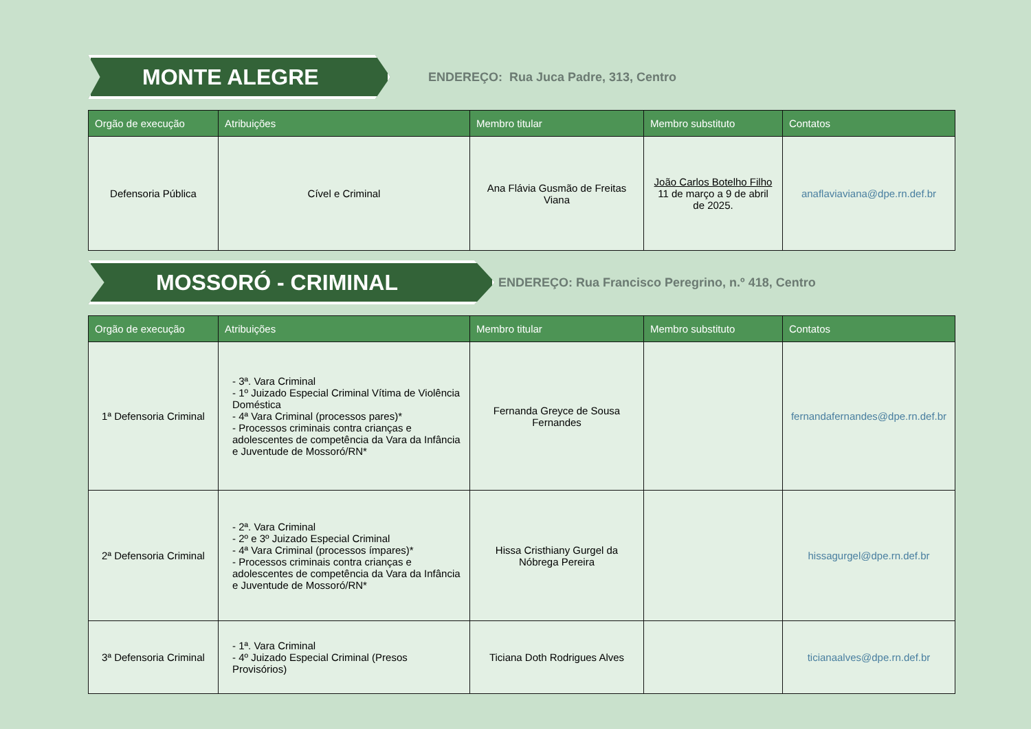MONTE ALEGRE
ENDEREÇO: Rua Juca Padre, 313, Centro
| Orgão de execução | Atribuições | Membro titular | Membro substituto | Contatos |
| --- | --- | --- | --- | --- |
| Defensoria Pública | Cível e Criminal | Ana Flávia Gusmão de Freitas Viana | João Carlos Botelho Filho 11 de março a 9 de abril de 2025. | anaflaviaviana@dpe.rn.def.br |
MOSSORÓ - CRIMINAL
ENDEREÇO: Rua Francisco Peregrino, n.º 418, Centro
| Orgão de execução | Atribuições | Membro titular | Membro substituto | Contatos |
| --- | --- | --- | --- | --- |
| 1ª Defensoria Criminal | - 3ª. Vara Criminal - 1º Juizado Especial Criminal Vítima de Violência Doméstica - 4ª Vara Criminal (processos pares)* - Processos criminais contra crianças e adolescentes de competência da Vara da Infância e Juventude de Mossoró/RN* | Fernanda Greyce de Sousa Fernandes | | fernandafernandes@dpe.rn.def.br |
| 2ª Defensoria Criminal | - 2ª. Vara Criminal - 2º e 3º Juizado Especial Criminal - 4ª Vara Criminal (processos ímpares)* - Processos criminais contra crianças e adolescentes de competência da Vara da Infância e Juventude de Mossoró/RN* | Hissa Cristhiany Gurgel da Nóbrega Pereira | | hissagurgel@dpe.rn.def.br |
| 3ª Defensoria Criminal | - 1ª. Vara Criminal - 4º Juizado Especial Criminal (Presos Provisórios) | Ticiana Doth Rodrigues Alves | | ticianaalves@dpe.rn.def.br |